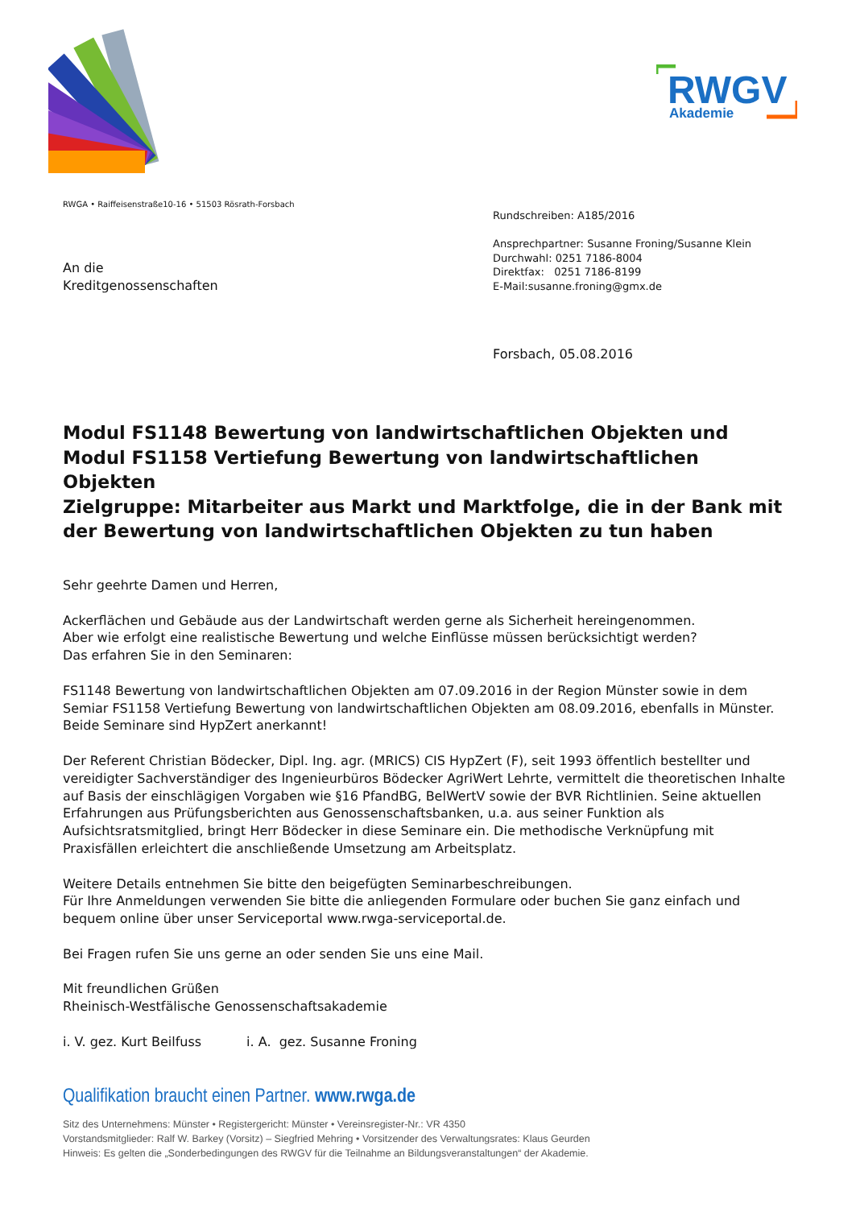RWGV
Akademie
RWGA • Raiffeisenstraße10-16 • 51503 Rösrath-Forsbach
Rundschreiben: A185/2016
Ansprechpartner: Susanne Froning/Susanne Klein
Durchwahl: 0251 7186-8004
Direktfax: 0251 7186-8199
E-Mail:susanne.froning@gmx.de
An die
Kreditgenossenschaften
Forsbach, 05.08.2016
Modul FS1148 Bewertung von landwirtschaftlichen Objekten und
Modul FS1158 Vertiefung Bewertung von landwirtschaftlichen Objekten
Zielgruppe: Mitarbeiter aus Markt und Marktfolge, die in der Bank mit der Bewertung von landwirtschaftlichen Objekten zu tun haben
Sehr geehrte Damen und Herren,
Ackerflächen und Gebäude aus der Landwirtschaft werden gerne als Sicherheit hereingenommen.
Aber wie erfolgt eine realistische Bewertung und welche Einflüsse müssen berücksichtigt werden?
Das erfahren Sie in den Seminaren:
FS1148 Bewertung von landwirtschaftlichen Objekten am 07.09.2016 in der Region Münster sowie in dem Semiar FS1158 Vertiefung Bewertung von landwirtschaftlichen Objekten am 08.09.2016, ebenfalls in Münster. Beide Seminare sind HypZert anerkannt!
Der Referent Christian Bödecker, Dipl. Ing. agr. (MRICS) CIS HypZert (F), seit 1993 öffentlich bestellter und vereidigter Sachverständiger des Ingenieurbüros Bödecker AgriWert Lehrte, vermittelt die theoretischen Inhalte auf Basis der einschlägigen Vorgaben wie §16 PfandBG, BelWertV sowie der BVR Richtlinien. Seine aktuellen Erfahrungen aus Prüfungsberichten aus Genossenschaftsbanken, u.a. aus seiner Funktion als Aufsichtsratsmitglied, bringt Herr Bödecker in diese Seminare ein. Die methodische Verknüpfung mit Praxisfällen erleichtert die anschließende Umsetzung am Arbeitsplatz.
Weitere Details entnehmen Sie bitte den beigefügten Seminarbeschreibungen.
Für Ihre Anmeldungen verwenden Sie bitte die anliegenden Formulare oder buchen Sie ganz einfach und bequem online über unser Serviceportal www.rwga-serviceportal.de.
Bei Fragen rufen Sie uns gerne an oder senden Sie uns eine Mail.
Mit freundlichen Grüßen
Rheinisch-Westfälische Genossenschaftsakademie
i. V. gez. Kurt Beilfuss i. A. gez. Susanne Froning
Qualifikation braucht einen Partner. www.rwga.de
Sitz des Unternehmens: Münster • Registergericht: Münster • Vereinsregister-Nr.: VR 4350
Vorstandsmitglieder: Ralf W. Barkey (Vorsitz) – Siegfried Mehring • Vorsitzender des Verwaltungsrates: Klaus Geurden
Hinweis: Es gelten die „Sonderbedingungen des RWGV für die Teilnahme an Bildungsveranstaltungen“ der Akademie.